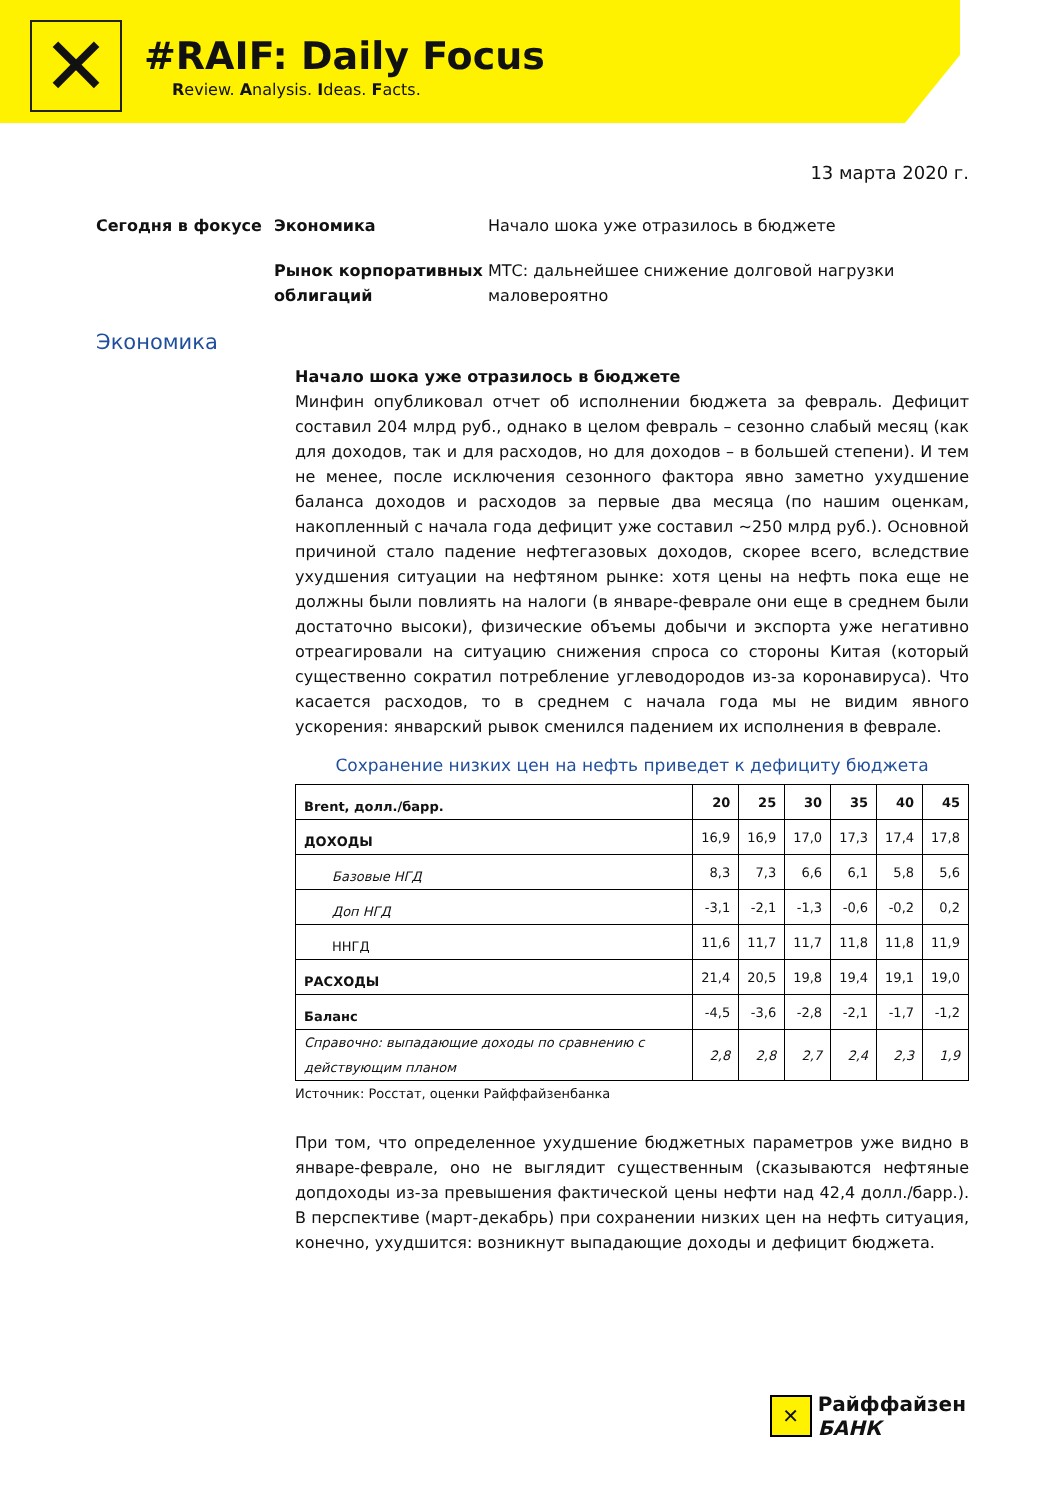✕
#RAIF: Daily Focus
Review. Analysis. Ideas. Facts.
13 марта 2020 г.
Сегодня в фокусе
Экономика
Начало шока уже отразилось в бюджете
Рынок корпоративных облигаций
МТС: дальнейшее снижение долговой нагрузки маловероятно
Экономика
Начало шока уже отразилось в бюджете
Минфин опубликовал отчет об исполнении бюджета за февраль. Дефицит составил 204 млрд руб., однако в целом февраль – сезонно слабый месяц (как для доходов, так и для расходов, но для доходов – в большей степени). И тем не менее, после исключения сезонного фактора явно заметно ухудшение баланса доходов и расходов за первые два месяца (по нашим оценкам, накопленный с начала года дефицит уже составил ~250 млрд руб.). Основной причиной стало падение нефтегазовых доходов, скорее всего, вследствие ухудшения ситуации на нефтяном рынке: хотя цены на нефть пока еще не должны были повлиять на налоги (в январе-феврале они еще в среднем были достаточно высоки), физические объемы добычи и экспорта уже негативно отреагировали на ситуацию снижения спроса со стороны Китая (который существенно сократил потребление углеводородов из-за коронавируса). Что касается расходов, то в среднем с начала года мы не видим явного ускорения: январский рывок сменился падением их исполнения в феврале.
Сохранение низких цен на нефть приведет к дефициту бюджета
| Brent, долл./барр. | 20 | 25 | 30 | 35 | 40 | 45 |
| --- | --- | --- | --- | --- | --- | --- |
| ДОХОДЫ | 16,9 | 16,9 | 17,0 | 17,3 | 17,4 | 17,8 |
| Базовые НГД | 8,3 | 7,3 | 6,6 | 6,1 | 5,8 | 5,6 |
| Доп НГД | -3,1 | -2,1 | -1,3 | -0,6 | -0,2 | 0,2 |
| ННГД | 11,6 | 11,7 | 11,7 | 11,8 | 11,8 | 11,9 |
| РАСХОДЫ | 21,4 | 20,5 | 19,8 | 19,4 | 19,1 | 19,0 |
| Баланс | -4,5 | -3,6 | -2,8 | -2,1 | -1,7 | -1,2 |
| Справочно: выпадающие доходы по сравнению с действующим планом | 2,8 | 2,8 | 2,7 | 2,4 | 2,3 | 1,9 |
Источник: Росстат, оценки Райффайзенбанка
При том, что определенное ухудшение бюджетных параметров уже видно в январе-феврале, оно не выглядит существенным (сказываются нефтяные допдоходы из-за превышения фактической цены нефти над 42,4 долл./барр.). В перспективе (март-декабрь) при сохранении низких цен на нефть ситуация, конечно, ухудшится: возникнут выпадающие доходы и дефицит бюджета.
✕
Райффайзен
БАНК